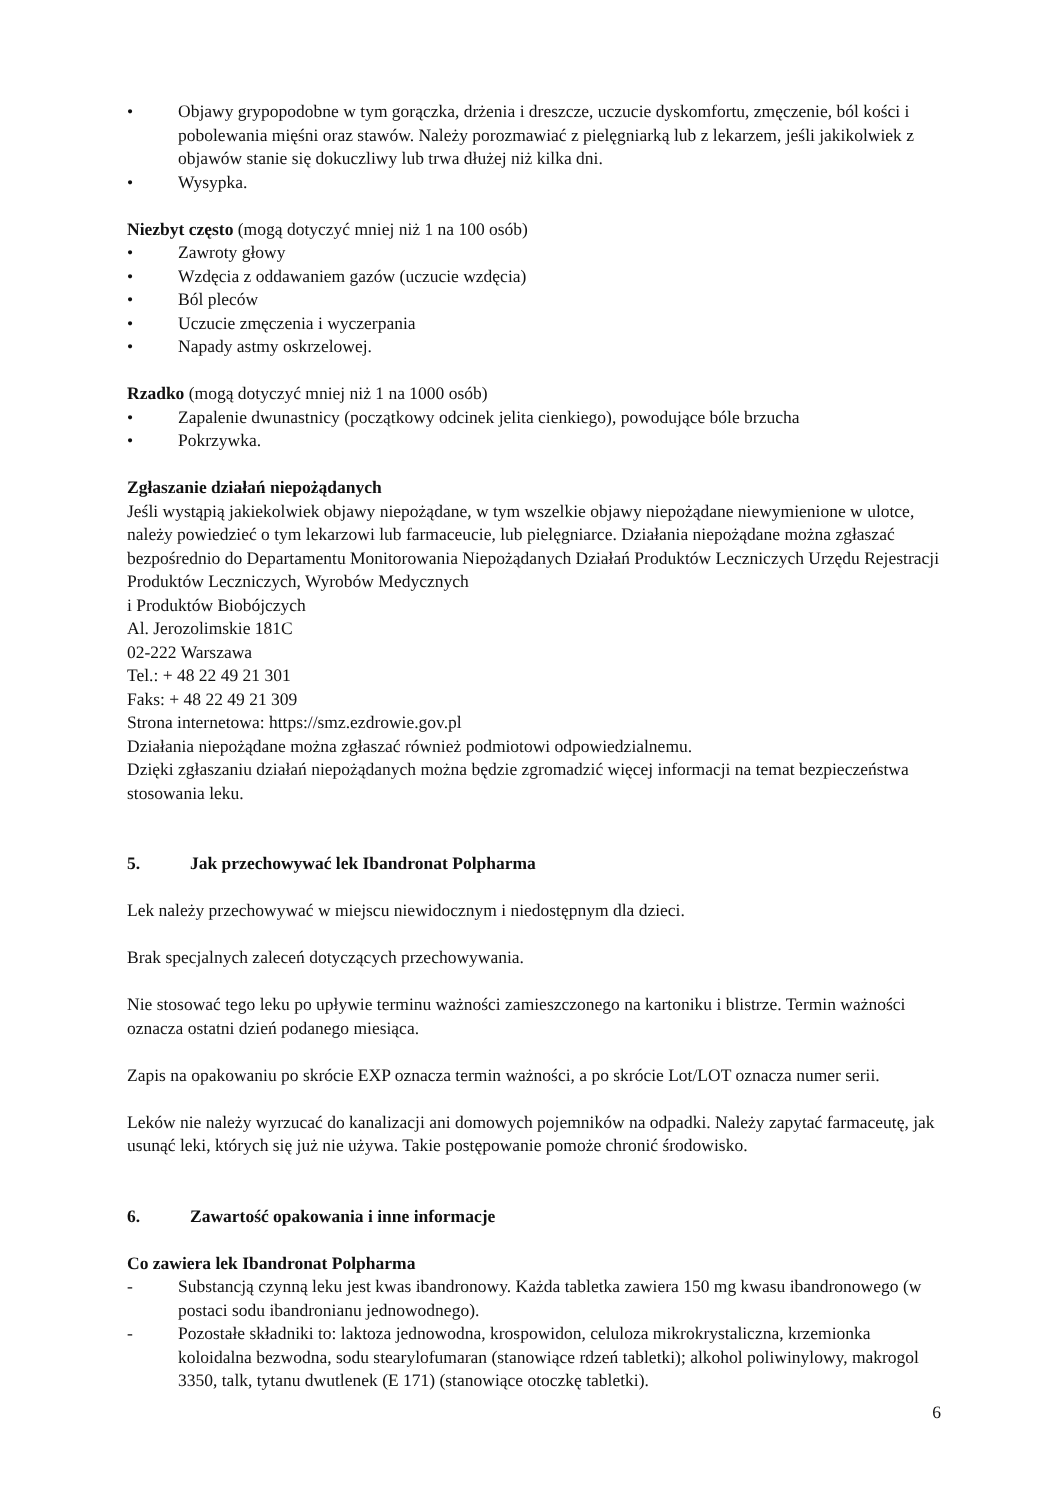• Objawy grypopodobne w tym gorączka, drżenia i dreszcze, uczucie dyskomfortu, zmęczenie, ból kości i pobolewania mięśni oraz stawów. Należy porozmawiać z pielęgniarką lub z lekarzem, jeśli jakikolwiek z objawów stanie się dokuczliwy lub trwa dłużej niż kilka dni.
• Wysypka.
Niezbyt często (mogą dotyczyć mniej niż 1 na 100 osób)
• Zawroty głowy
• Wzdęcia z oddawaniem gazów (uczucie wzdęcia)
• Ból pleców
• Uczucie zmęczenia i wyczerpania
• Napady astmy oskrzelowej.
Rzadko (mogą dotyczyć mniej niż 1 na 1000 osób)
• Zapalenie dwunastnicy (początkowy odcinek jelita cienkiego), powodujące bóle brzucha
• Pokrzywka.
Zgłaszanie działań niepożądanych
Jeśli wystąpią jakiekolwiek objawy niepożądane, w tym wszelkie objawy niepożądane niewymienione w ulotce, należy powiedzieć o tym lekarzowi lub farmaceucie, lub pielęgniarce. Działania niepożądane można zgłaszać bezpośrednio do Departamentu Monitorowania Niepożądanych Działań Produktów Leczniczych Urzędu Rejestracji Produktów Leczniczych, Wyrobów Medycznych
i Produktów Biobójczych
Al. Jerozolimskie 181C
02-222 Warszawa
Tel.: + 48 22 49 21 301
Faks: + 48 22 49 21 309
Strona internetowa: https://smz.ezdrowie.gov.pl
Działania niepożądane można zgłaszać również podmiotowi odpowiedzialnemu.
Dzięki zgłaszaniu działań niepożądanych można będzie zgromadzić więcej informacji na temat bezpieczeństwa stosowania leku.
5. Jak przechowywać lek Ibandronat Polpharma
Lek należy przechowywać w miejscu niewidocznym i niedostępnym dla dzieci.
Brak specjalnych zaleceń dotyczących przechowywania.
Nie stosować tego leku po upływie terminu ważności zamieszczonego na kartoniku i blistrze. Termin ważności oznacza ostatni dzień podanego miesiąca.
Zapis na opakowaniu po skrócie EXP oznacza termin ważności, a po skrócie Lot/LOT oznacza numer serii.
Leków nie należy wyrzucać do kanalizacji ani domowych pojemników na odpadki. Należy zapytać farmaceutę, jak usunąć leki, których się już nie używa. Takie postępowanie pomoże chronić środowisko.
6. Zawartość opakowania i inne informacje
Co zawiera lek Ibandronat Polpharma
- Substancją czynną leku jest kwas ibandronowy. Każda tabletka zawiera 150 mg kwasu ibandronowego (w postaci sodu ibandronianu jednowodnego).
- Pozostałe składniki to: laktoza jednowodna, krospowidon, celuloza mikrokrystaliczna, krzemionka koloidalna bezwodna, sodu stearylofumaran (stanowiące rdzeń tabletki); alkohol poliwinylowy, makrogol 3350, talk, tytanu dwutlenek (E 171) (stanowiące otoczkę tabletki).
6